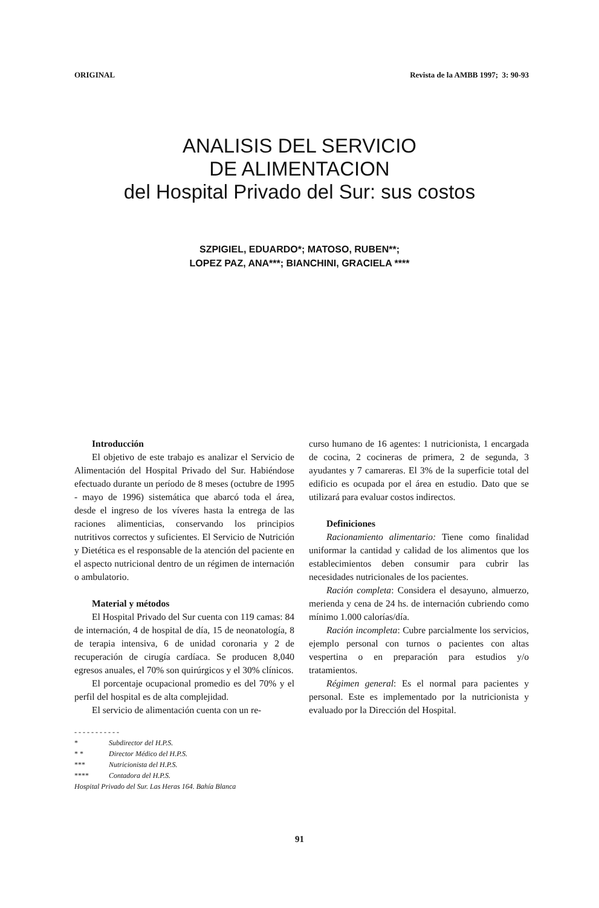ORIGINAL Revista de la AMBB 1997; 3: 90-93
ANALISIS DEL SERVICIO
DE ALIMENTACION
del Hospital Privado del Sur: sus costos
SZPIGIEL, EDUARDO*; MATOSO, RUBEN**;
LOPEZ PAZ, ANA***; BIANCHINI, GRACIELA ****
Introducción
El objetivo de este trabajo es analizar el Servicio de Alimentación del Hospital Privado del Sur. Habiéndose efectuado durante un período de 8 meses (octubre de 1995 - mayo de 1996) sistemática que abarcó toda el área, desde el ingreso de los víveres hasta la entrega de las raciones alimenticias, conservando los principios nutritivos correctos y suficientes. El Servicio de Nutrición y Dietética es el responsable de la atención del paciente en el aspecto nutricional dentro de un régimen de internación o ambulatorio.
Material y métodos
El Hospital Privado del Sur cuenta con 119 camas: 84 de internación, 4 de hospital de día, 15 de neonatología, 8 de terapia intensiva, 6 de unidad coronaria y 2 de recuperación de cirugía cardíaca. Se producen 8,040 egresos anuales, el 70% son quirúrgicos y el 30% clínicos.
El porcentaje ocupacional promedio es del 70% y el perfil del hospital es de alta complejidad.
El servicio de alimentación cuenta con un re-
- - - - - - - - - - -
* Subdirector del H.P.S.
* * Director Médico del H.P.S.
*** Nutricionista del H.P.S.
**** Contadora del H.P.S.
Hospital Privado del Sur. Las Heras 164. Bahía Blanca
curso humano de 16 agentes: 1 nutricionista, 1 encargada de cocina, 2 cocineras de primera, 2 de segunda, 3 ayudantes y 7 camareras. El 3% de la superficie total del edificio es ocupada por el área en estudio. Dato que se utilizará para evaluar costos indirectos.
Definiciones
Racionamiento alimentario: Tiene como finalidad uniformar la cantidad y calidad de los alimentos que los establecimientos deben consumir para cubrir las necesidades nutricionales de los pacientes.
Ración completa: Considera el desayuno, almuerzo, merienda y cena de 24 hs. de internación cubriendo como mínimo 1.000 calorías/día.
Ración incompleta: Cubre parcialmente los servicios, ejemplo personal con turnos o pacientes con altas vespertina o en preparación para estudios y/o tratamientos.
Régimen general: Es el normal para pacientes y personal. Este es implementado por la nutricionista y evaluado por la Dirección del Hospital.
91